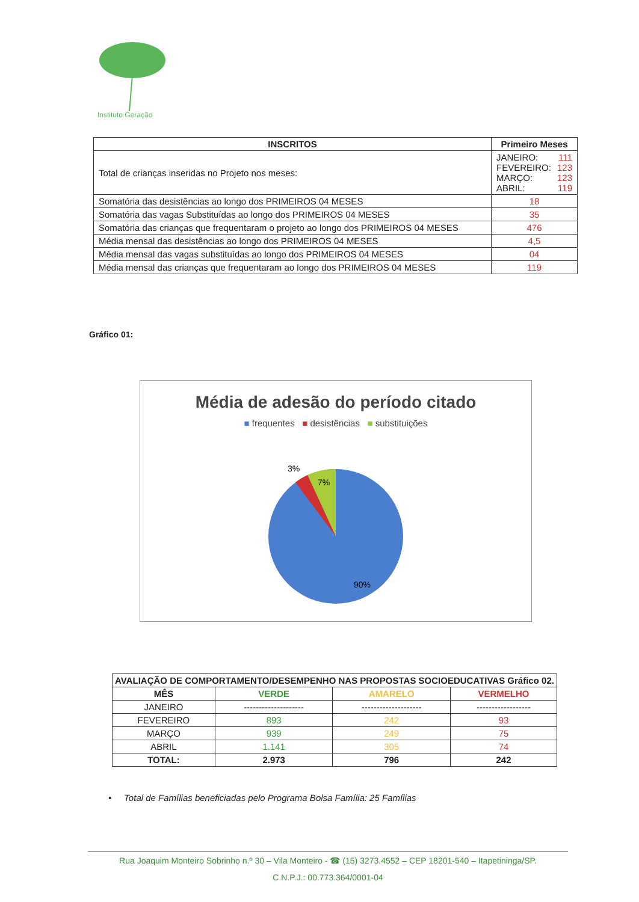Instituto Geração
| INSCRITOS | Primeiro Meses |
| --- | --- |
| Total de crianças inseridas no Projeto nos meses: | JANEIRO: 111 FEVEREIRO: 123 MARÇO: 123 ABRIL: 119 |
| Somatória das desistências ao longo dos PRIMEIROS 04 MESES | 18 |
| Somatória das vagas Substituídas ao longo dos PRIMEIROS 04 MESES | 35 |
| Somatória das crianças que frequentaram o projeto ao longo dos PRIMEIROS 04 MESES | 476 |
| Média mensal das desistências ao longo dos PRIMEIROS 04 MESES | 4,5 |
| Média mensal das vagas substituídas ao longo dos PRIMEIROS 04 MESES | 04 |
| Média mensal das crianças que frequentaram ao longo dos PRIMEIROS 04 MESES | 119 |
Gráfico 01:
Média de adesão do período citado
■ frequentes ■ desistências ■ substituições
3%
7%
90%
| AVALIAÇÃO DE COMPORTAMENTO/DESEMPENHO NAS PROPOSTAS SOCIOEDUCATIVAS Gráfico 02. | | | |
| --- | --- | --- | --- |
| MÊS | VERDE | AMARELO | VERMELHO |
| JANEIRO | -------------------- | -------------------- | ------------------ |
| FEVEREIRO | 893 | 242 | 93 |
| MARÇO | 939 | 249 | 75 |
| ABRIL | 1.141 | 305 | 74 |
| TOTAL: | 2.973 | 796 | 242 |
• Total de Famílias beneficiadas pelo Programa Bolsa Família: 25 Famílias
Rua Joaquim Monteiro Sobrinho n.º 30 – Vila Monteiro - ☎ (15) 3273.4552 – CEP 18201-540 – Itapetininga/SP.
C.N.P.J.: 00.773.364/0001-04